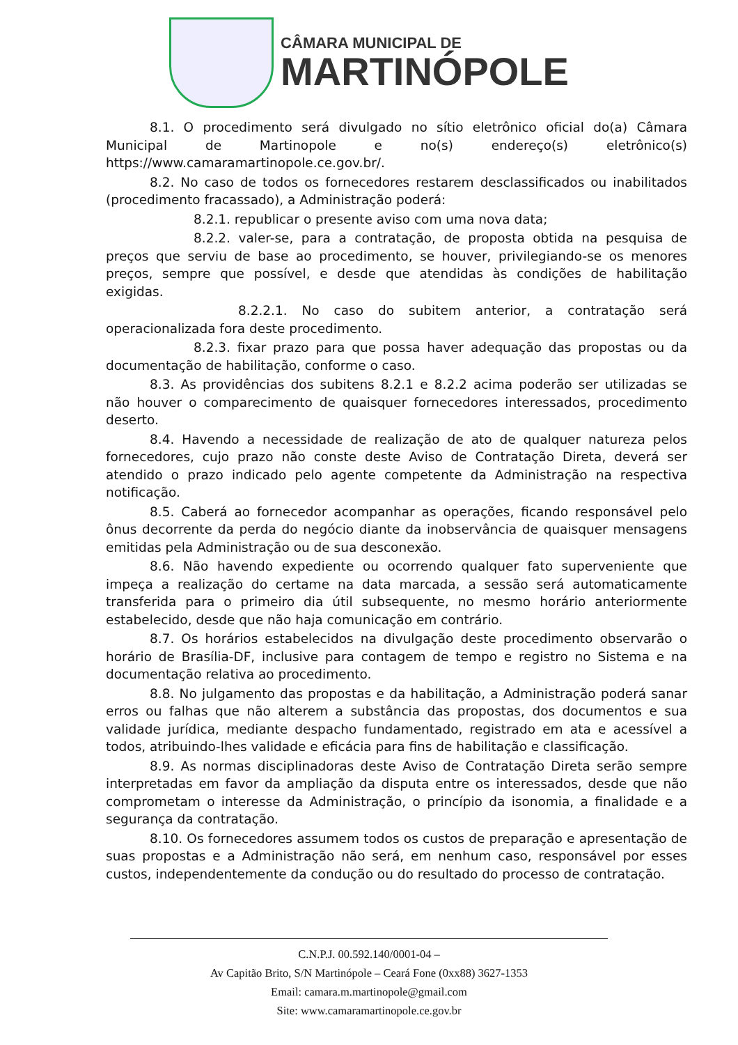CÂMARA MUNICIPAL DE
MARTINÓPOLE
8.1. O procedimento será divulgado no sítio eletrônico oficial do(a) Câmara Municipal de Martinopole e no(s) endereço(s) eletrônico(s) https://www.camaramartinopole.ce.gov.br/.
8.2. No caso de todos os fornecedores restarem desclassificados ou inabilitados (procedimento fracassado), a Administração poderá:
8.2.1. republicar o presente aviso com uma nova data;
8.2.2. valer-se, para a contratação, de proposta obtida na pesquisa de preços que serviu de base ao procedimento, se houver, privilegiando-se os menores preços, sempre que possível, e desde que atendidas às condições de habilitação exigidas.
8.2.2.1. No caso do subitem anterior, a contratação será operacionalizada fora deste procedimento.
8.2.3. fixar prazo para que possa haver adequação das propostas ou da documentação de habilitação, conforme o caso.
8.3. As providências dos subitens 8.2.1 e 8.2.2 acima poderão ser utilizadas se não houver o comparecimento de quaisquer fornecedores interessados, procedimento deserto.
8.4. Havendo a necessidade de realização de ato de qualquer natureza pelos fornecedores, cujo prazo não conste deste Aviso de Contratação Direta, deverá ser atendido o prazo indicado pelo agente competente da Administração na respectiva notificação.
8.5. Caberá ao fornecedor acompanhar as operações, ficando responsável pelo ônus decorrente da perda do negócio diante da inobservância de quaisquer mensagens emitidas pela Administração ou de sua desconexão.
8.6. Não havendo expediente ou ocorrendo qualquer fato superveniente que impeça a realização do certame na data marcada, a sessão será automaticamente transferida para o primeiro dia útil subsequente, no mesmo horário anteriormente estabelecido, desde que não haja comunicação em contrário.
8.7. Os horários estabelecidos na divulgação deste procedimento observarão o horário de Brasília-DF, inclusive para contagem de tempo e registro no Sistema e na documentação relativa ao procedimento.
8.8. No julgamento das propostas e da habilitação, a Administração poderá sanar erros ou falhas que não alterem a substância das propostas, dos documentos e sua validade jurídica, mediante despacho fundamentado, registrado em ata e acessível a todos, atribuindo-lhes validade e eficácia para fins de habilitação e classificação.
8.9. As normas disciplinadoras deste Aviso de Contratação Direta serão sempre interpretadas em favor da ampliação da disputa entre os interessados, desde que não comprometam o interesse da Administração, o princípio da isonomia, a finalidade e a segurança da contratação.
8.10. Os fornecedores assumem todos os custos de preparação e apresentação de suas propostas e a Administração não será, em nenhum caso, responsável por esses custos, independentemente da condução ou do resultado do processo de contratação.
C.N.P.J. 00.592.140/0001-04 –
Av Capitão Brito, S/N Martinópole – Ceará Fone (0xx88) 3627-1353
Email: camara.m.martinopole@gmail.com
Site: www.camaramartinopole.ce.gov.br